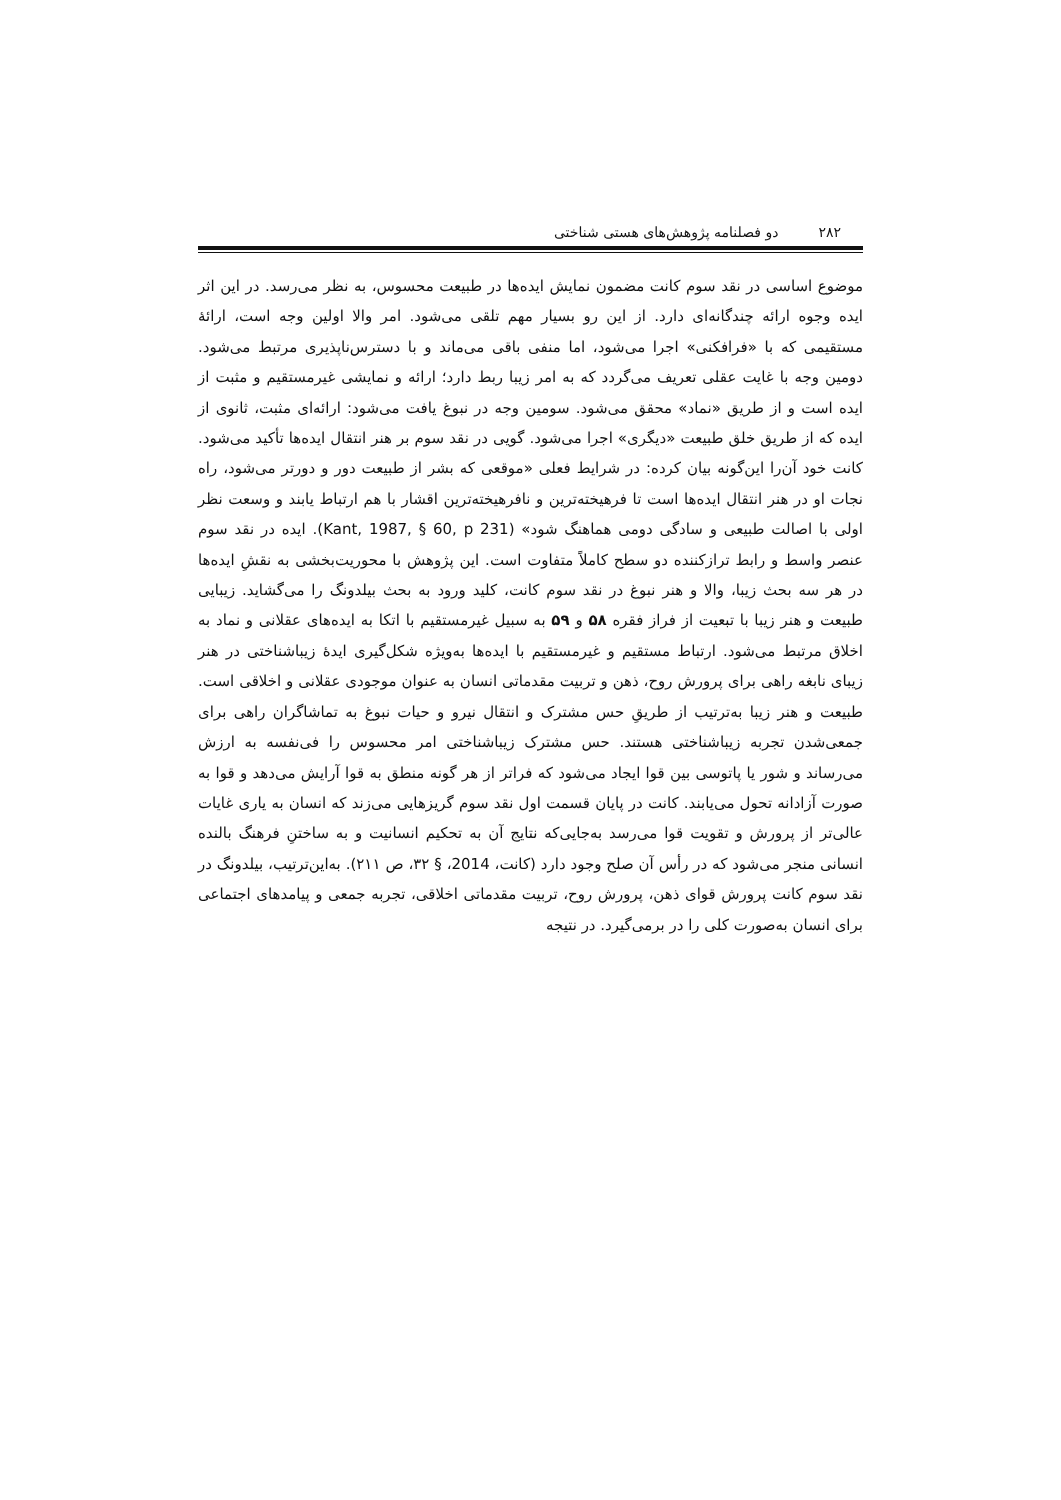۲۸۲ دو فصلنامه پژوهش‌های هستی شناختی
موضوع اساسی در نقد سوم کانت مضمون نمایش ایده‌ها در طبیعت محسوس، به نظر می‌رسد. در این اثر ایده وجوه ارائه چندگانه‌ای دارد. از این رو بسیار مهم تلقی می‌شود. امر والا اولین وجه است، ارائهٔ مستقیمی که با «فرافکنی» اجرا می‌شود، اما منفی باقی می‌ماند و با دسترس‌ناپذیری مرتبط می‌شود. دومین وجه با غایت عقلی تعریف می‌گردد که به امر زیبا ربط دارد؛ ارائه و نمایشی غیرمستقیم و مثبت از ایده است و از طریق «نماد» محقق می‌شود. سومین وجه در نبوغ یافت می‌شود: ارائه‌ای مثبت، ثانوی از ایده که از طریق خلق طبیعت «دیگری» اجرا می‌شود. گویی در نقد سوم بر هنر انتقال ایده‌ها تأکید می‌شود. کانت خود آن‌را این‌گونه بیان کرده: در شرایط فعلی «موقعی که بشر از طبیعت دور و دورتر می‌شود، راه نجات او در هنر انتقال ایده‌ها است تا فرهیخته‌ترین و نافرهیخته‌ترین اقشار با هم ارتباط یابند و وسعت نظر اولی با اصالت طبیعی و سادگی دومی هماهنگ شود» (Kant, 1987, § 60, p 231). ایده در نقد سوم عنصر واسط و رابط ترازکننده دو سطح کاملاً متفاوت است. این پژوهش با محوریت‌بخشی به نقشِ ایده‌ها در هر سه بحث زیبا، والا و هنر نبوغ در نقد سوم کانت، کلید ورود به بحث بیلدونگ را می‌گشاید. زیبایی طبیعت و هنر زیبا با تبعیت از فراز فقره ۵۸ و ۵۹ به سبیل غیرمستقیم با اتکا به ایده‌های عقلانی و نماد به اخلاق مرتبط می‌شود. ارتباط مستقیم و غیرمستقیم با ایده‌ها به‌ویژه شکل‌گیری ایدهٔ زیباشناختی در هنر زیبای نابغه راهی برای پرورش روح، ذهن و تربیت مقدماتی انسان به عنوان موجودی عقلانی و اخلاقی است. طبیعت و هنر زیبا به‌ترتیب از طریقِ حس مشترک و انتقال نیرو و حیات نبوغ به تماشاگران راهی برای جمعی‌شدن تجربه زیباشناختی هستند. حس مشترک زیباشناختی امر محسوس را فی‌نفسه به ارزش می‌رساند و شور یا پاتوسی بین قوا ایجاد می‌شود که فراتر از هر گونه منطق به قوا آرایش می‌دهد و قوا به صورت آزادانه تحول می‌یابند. کانت در پایان قسمت اول نقد سوم گریزهایی می‌زند که انسان به یاری غایات عالی‌تر از پرورش و تقویت قوا می‌رسد به‌جایی‌که نتایج آن به تحکیم انسانیت و به ساختنِ فرهنگ بالنده انسانی منجر می‌شود که در رأس آن صلح وجود دارد (کانت، 2014، § ۳۲، ص ۲۱۱). به‌این‌ترتیب، بیلدونگ در نقد سوم کانت پرورش قوای ذهن، پرورش روح، تربیت مقدماتی اخلاقی، تجربه جمعی و پیامدهای اجتماعی برای انسان به‌صورت کلی را در برمی‌گیرد. در نتیجه